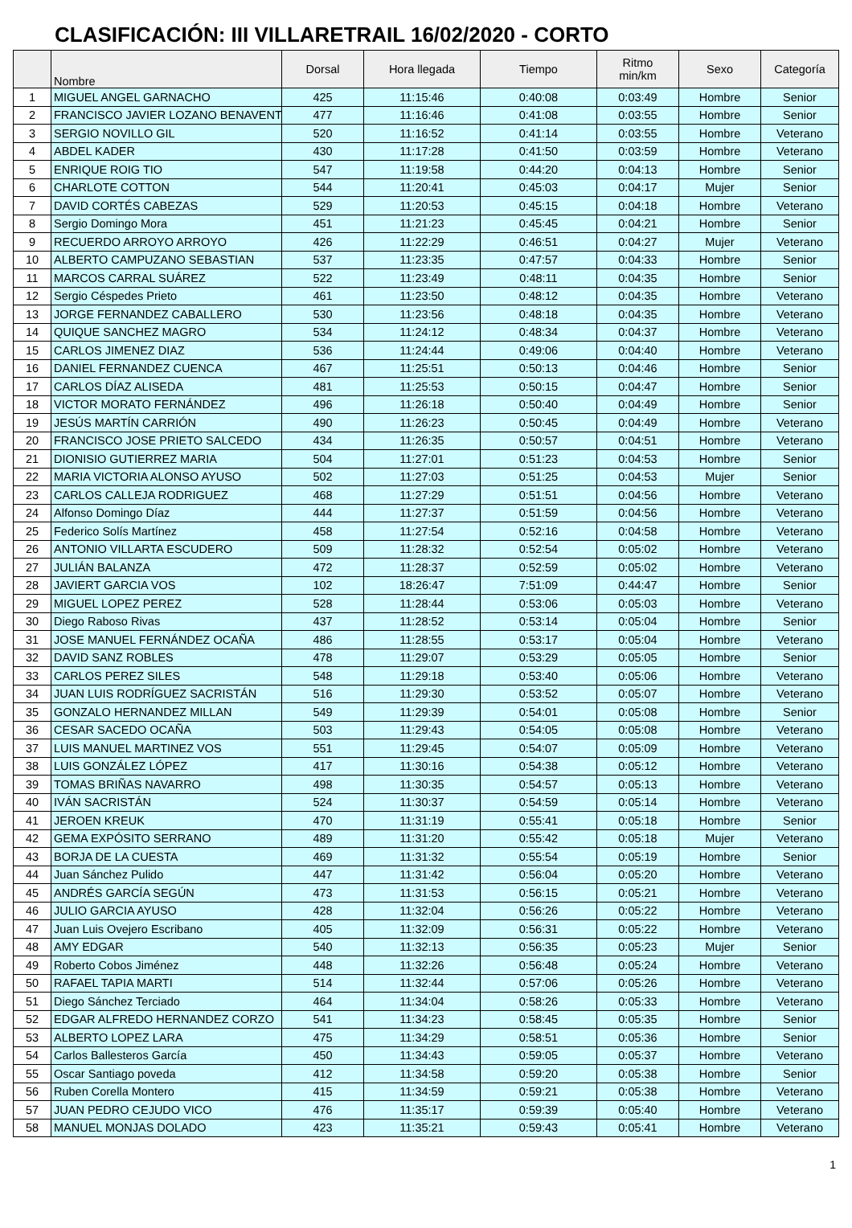CLASIFICACIÓN: III VILLARETRAIL 16/02/2020 - CORTO
| | Nombre | Dorsal | Hora llegada | Tiempo | Ritmo min/km | Sexo | Categoría |
| --- | --- | --- | --- | --- | --- | --- | --- |
| 1 | MIGUEL ANGEL GARNACHO | 425 | 11:15:46 | 0:40:08 | 0:03:49 | Hombre | Senior |
| 2 | FRANCISCO JAVIER LOZANO BENAVENT | 477 | 11:16:46 | 0:41:08 | 0:03:55 | Hombre | Senior |
| 3 | SERGIO NOVILLO GIL | 520 | 11:16:52 | 0:41:14 | 0:03:55 | Hombre | Veterano |
| 4 | ABDEL KADER | 430 | 11:17:28 | 0:41:50 | 0:03:59 | Hombre | Veterano |
| 5 | ENRIQUE ROIG TIO | 547 | 11:19:58 | 0:44:20 | 0:04:13 | Hombre | Senior |
| 6 | CHARLOTE COTTON | 544 | 11:20:41 | 0:45:03 | 0:04:17 | Mujer | Senior |
| 7 | DAVID CORTÉS CABEZAS | 529 | 11:20:53 | 0:45:15 | 0:04:18 | Hombre | Veterano |
| 8 | Sergio Domingo Mora | 451 | 11:21:23 | 0:45:45 | 0:04:21 | Hombre | Senior |
| 9 | RECUERDO ARROYO ARROYO | 426 | 11:22:29 | 0:46:51 | 0:04:27 | Mujer | Veterano |
| 10 | ALBERTO CAMPUZANO SEBASTIAN | 537 | 11:23:35 | 0:47:57 | 0:04:33 | Hombre | Senior |
| 11 | MARCOS CARRAL SUÁREZ | 522 | 11:23:49 | 0:48:11 | 0:04:35 | Hombre | Senior |
| 12 | Sergio Céspedes Prieto | 461 | 11:23:50 | 0:48:12 | 0:04:35 | Hombre | Veterano |
| 13 | JORGE FERNANDEZ CABALLERO | 530 | 11:23:56 | 0:48:18 | 0:04:35 | Hombre | Veterano |
| 14 | QUIQUE SANCHEZ MAGRO | 534 | 11:24:12 | 0:48:34 | 0:04:37 | Hombre | Veterano |
| 15 | CARLOS JIMENEZ DIAZ | 536 | 11:24:44 | 0:49:06 | 0:04:40 | Hombre | Veterano |
| 16 | DANIEL FERNANDEZ CUENCA | 467 | 11:25:51 | 0:50:13 | 0:04:46 | Hombre | Senior |
| 17 | CARLOS DÍAZ ALISEDA | 481 | 11:25:53 | 0:50:15 | 0:04:47 | Hombre | Senior |
| 18 | VICTOR MORATO FERNÁNDEZ | 496 | 11:26:18 | 0:50:40 | 0:04:49 | Hombre | Senior |
| 19 | JESÚS MARTÍN CARRIÓN | 490 | 11:26:23 | 0:50:45 | 0:04:49 | Hombre | Veterano |
| 20 | FRANCISCO JOSE PRIETO SALCEDO | 434 | 11:26:35 | 0:50:57 | 0:04:51 | Hombre | Veterano |
| 21 | DIONISIO GUTIERREZ MARIA | 504 | 11:27:01 | 0:51:23 | 0:04:53 | Hombre | Senior |
| 22 | MARIA VICTORIA ALONSO AYUSO | 502 | 11:27:03 | 0:51:25 | 0:04:53 | Mujer | Senior |
| 23 | CARLOS CALLEJA RODRIGUEZ | 468 | 11:27:29 | 0:51:51 | 0:04:56 | Hombre | Veterano |
| 24 | Alfonso Domingo Díaz | 444 | 11:27:37 | 0:51:59 | 0:04:56 | Hombre | Veterano |
| 25 | Federico Solís Martínez | 458 | 11:27:54 | 0:52:16 | 0:04:58 | Hombre | Veterano |
| 26 | ANTONIO VILLARTA ESCUDERO | 509 | 11:28:32 | 0:52:54 | 0:05:02 | Hombre | Veterano |
| 27 | JULIÁN BALANZA | 472 | 11:28:37 | 0:52:59 | 0:05:02 | Hombre | Veterano |
| 28 | JAVIERT GARCIA VOS | 102 | 18:26:47 | 7:51:09 | 0:44:47 | Hombre | Senior |
| 29 | MIGUEL LOPEZ PEREZ | 528 | 11:28:44 | 0:53:06 | 0:05:03 | Hombre | Veterano |
| 30 | Diego Raboso Rivas | 437 | 11:28:52 | 0:53:14 | 0:05:04 | Hombre | Senior |
| 31 | JOSE MANUEL FERNÁNDEZ OCAÑA | 486 | 11:28:55 | 0:53:17 | 0:05:04 | Hombre | Veterano |
| 32 | DAVID SANZ ROBLES | 478 | 11:29:07 | 0:53:29 | 0:05:05 | Hombre | Senior |
| 33 | CARLOS PEREZ SILES | 548 | 11:29:18 | 0:53:40 | 0:05:06 | Hombre | Veterano |
| 34 | JUAN LUIS RODRÍGUEZ SACRISTÁN | 516 | 11:29:30 | 0:53:52 | 0:05:07 | Hombre | Veterano |
| 35 | GONZALO HERNANDEZ MILLAN | 549 | 11:29:39 | 0:54:01 | 0:05:08 | Hombre | Senior |
| 36 | CESAR SACEDO OCAÑA | 503 | 11:29:43 | 0:54:05 | 0:05:08 | Hombre | Veterano |
| 37 | LUIS MANUEL MARTINEZ VOS | 551 | 11:29:45 | 0:54:07 | 0:05:09 | Hombre | Veterano |
| 38 | LUIS GONZÁLEZ LÓPEZ | 417 | 11:30:16 | 0:54:38 | 0:05:12 | Hombre | Veterano |
| 39 | TOMAS BRIÑAS NAVARRO | 498 | 11:30:35 | 0:54:57 | 0:05:13 | Hombre | Veterano |
| 40 | IVÁN SACRISTÁN | 524 | 11:30:37 | 0:54:59 | 0:05:14 | Hombre | Veterano |
| 41 | JEROEN KREUK | 470 | 11:31:19 | 0:55:41 | 0:05:18 | Hombre | Senior |
| 42 | GEMA EXPÓSITO SERRANO | 489 | 11:31:20 | 0:55:42 | 0:05:18 | Mujer | Veterano |
| 43 | BORJA DE LA CUESTA | 469 | 11:31:32 | 0:55:54 | 0:05:19 | Hombre | Senior |
| 44 | Juan Sánchez Pulido | 447 | 11:31:42 | 0:56:04 | 0:05:20 | Hombre | Veterano |
| 45 | ANDRÉS GARCÍA SEGÚN | 473 | 11:31:53 | 0:56:15 | 0:05:21 | Hombre | Veterano |
| 46 | JULIO GARCIA AYUSO | 428 | 11:32:04 | 0:56:26 | 0:05:22 | Hombre | Veterano |
| 47 | Juan Luis Ovejero Escribano | 405 | 11:32:09 | 0:56:31 | 0:05:22 | Hombre | Veterano |
| 48 | AMY EDGAR | 540 | 11:32:13 | 0:56:35 | 0:05:23 | Mujer | Senior |
| 49 | Roberto Cobos Jiménez | 448 | 11:32:26 | 0:56:48 | 0:05:24 | Hombre | Veterano |
| 50 | RAFAEL TAPIA MARTI | 514 | 11:32:44 | 0:57:06 | 0:05:26 | Hombre | Veterano |
| 51 | Diego Sánchez Terciado | 464 | 11:34:04 | 0:58:26 | 0:05:33 | Hombre | Veterano |
| 52 | EDGAR ALFREDO HERNANDEZ CORZO | 541 | 11:34:23 | 0:58:45 | 0:05:35 | Hombre | Senior |
| 53 | ALBERTO LOPEZ LARA | 475 | 11:34:29 | 0:58:51 | 0:05:36 | Hombre | Senior |
| 54 | Carlos Ballesteros García | 450 | 11:34:43 | 0:59:05 | 0:05:37 | Hombre | Veterano |
| 55 | Oscar Santiago poveda | 412 | 11:34:58 | 0:59:20 | 0:05:38 | Hombre | Senior |
| 56 | Ruben Corella Montero | 415 | 11:34:59 | 0:59:21 | 0:05:38 | Hombre | Veterano |
| 57 | JUAN PEDRO CEJUDO VICO | 476 | 11:35:17 | 0:59:39 | 0:05:40 | Hombre | Veterano |
| 58 | MANUEL MONJAS DOLADO | 423 | 11:35:21 | 0:59:43 | 0:05:41 | Hombre | Veterano |
1